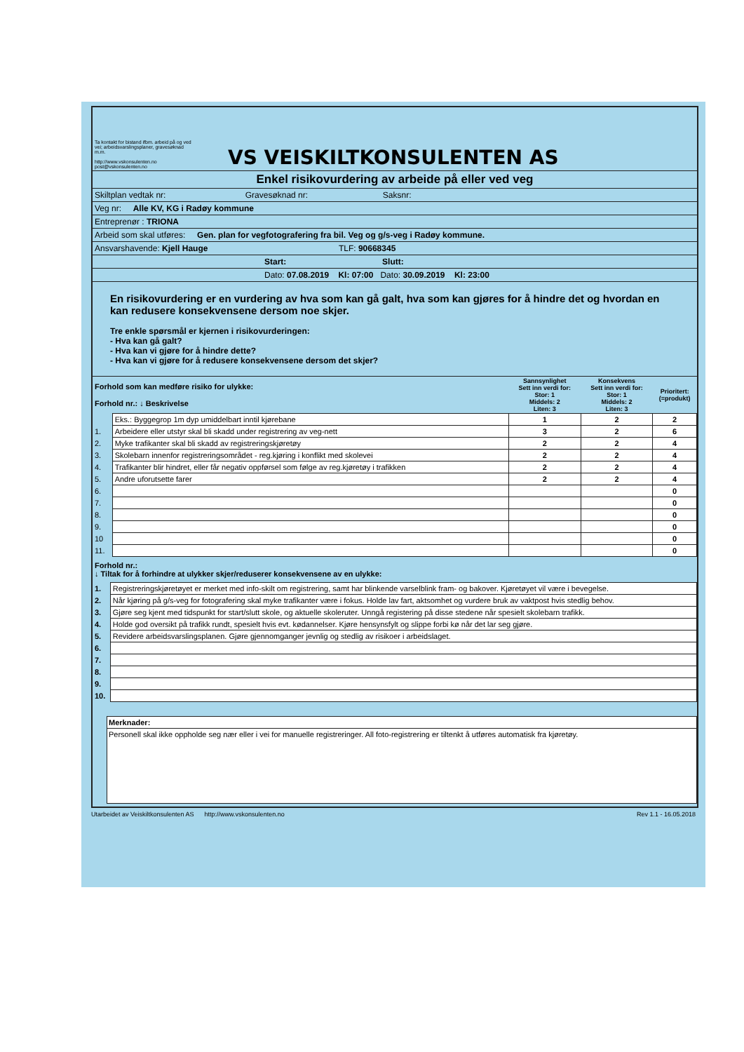Ta kontakt for bistand ifbm. arbeid på og ved vei; arbeidsvarslingsplaner, gravesøknad m.m.
http://www.vskonsulenten.no
post@vskonsulenten.no
VS VEISKILTKONSULENTEN AS
Enkel risikovurdering av arbeide på eller ved veg
Skiltplan vedtak nr: Gravesøknad nr: Saksnr:
Veg nr: Alle KV, KG i Radøy kommune
Entreprenør : TRIONA
Arbeid som skal utføres: Gen. plan for vegfotografering fra bil. Veg og g/s-veg i Radøy kommune.
Ansvarshavende: Kjell Hauge TLF: 90668345
Start: Slutt:
Dato: 07.08.2019 Kl: 07:00 Dato: 30.09.2019 Kl: 23:00
En risikovurdering er en vurdering av hva som kan gå galt, hva som kan gjøres for å hindre det og hvordan en kan redusere konsekvensene dersom noe skjer.
Tre enkle spørsmål er kjernen i risikovurderingen:
- Hva kan gå galt?
- Hva kan vi gjøre for å hindre dette?
- Hva kan vi gjøre for å redusere konsekvensene dersom det skjer?
| Forhold som kan medføre risiko for ulykke: Forhold nr.: ↓ Beskrivelse | | Sannsynlighet Sett inn verdi for: Stor: 1 Middels: 2 Liten: 3 | Konsekvens Sett inn verdi for: Stor: 1 Middels: 2 Liten: 3 | Prioritert: (=produkt) |
| | Eks.: Byggegrop 1m dyp umiddelbart inntil kjørebane | 1 | 2 | 2 |
| 1. | Arbeidere eller utstyr skal bli skadd under registrering av veg-nett | 3 | 2 | 6 |
| 2. | Myke trafikanter skal bli skadd av registreringskjøretøy | 2 | 2 | 4 |
| 3. | Skolebarn innenfor registreringsområdet - reg.kjøring i konflikt med skolevei | 2 | 2 | 4 |
| 4. | Trafikanter blir hindret, eller får negativ oppførsel som følge av reg.kjøretøy i trafikken | 2 | 2 | 4 |
| 5. | Andre uforutsette farer | 2 | 2 | 4 |
| 6. | | | | 0 |
| 7. | | | | 0 |
| 8. | | | | 0 |
| 9. | | | | 0 |
| 10 | | | | 0 |
| 11. | | | | 0 |
Forhold nr.:
↓ Tiltak for å forhindre at ulykker skjer/reduserer konsekvensene av en ulykke:
| 1. | Registreringskjøretøyet er merket med info-skilt om registrering, samt har blinkende varselblink fram- og bakover. Kjøretøyet vil være i bevegelse. |
| 2. | Når kjøring på g/s-veg for fotografering skal myke trafikanter være i fokus. Holde lav fart, aktsomhet og vurdere bruk av vaktpost hvis stedlig behov. |
| 3. | Gjøre seg kjent med tidspunkt for start/slutt skole, og aktuelle skoleruter. Unngå registering på disse stedene når spesielt skolebarn trafikk. |
| 4. | Holde god oversikt på trafikk rundt, spesielt hvis evt. kødannelser. Kjøre hensynsfylt og slippe forbi kø når det lar seg gjøre. |
| 5. | Revidere arbeidsvarslingsplanen. Gjøre gjennomganger jevnlig og stedlig av risikoer i arbeidslaget. |
| 6. | |
| 7. | |
| 8. | |
| 9. | |
| 10. | |
Merknader:
Personell skal ikke oppholde seg nær eller i vei for manuelle registreringer. All foto-registrering er tiltenkt å utføres automatisk fra kjøretøy.
Utarbeidet av Veiskiltkonsulenten AS http://www.vskonsulenten.no Rev 1.1 - 16.05.2018